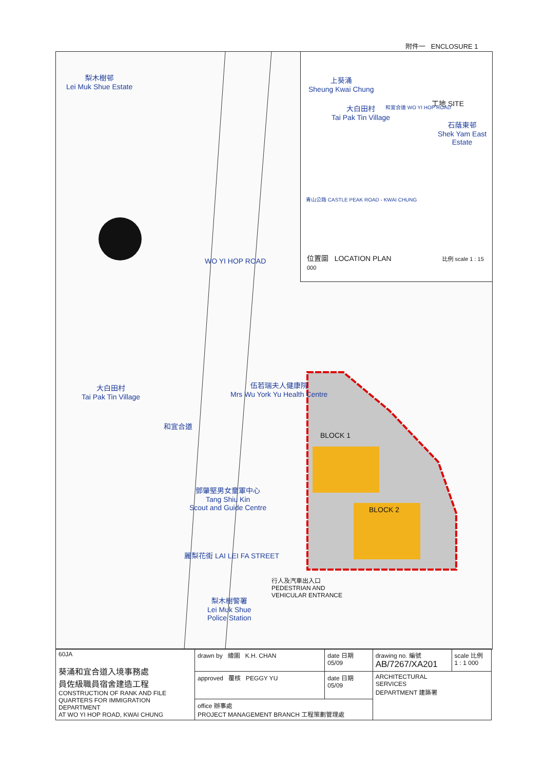附件一 ENCLOSURE 1
梨木樹邨
Lei Muk Shue Estate
WO YI HOP ROAD
大白田村
Tai Pak Tin Village
和宜合道
伍若瑞夫人健康院
Mrs Wu York Yu Health Centre
BLOCK 1
BLOCK 2
鄧肇堅男女童軍中心
Tang Shiu Kin
Scout and Guide Centre
麗梨花街 LAI LEI FA STREET
行人及汽車出入口
PEDESTRIAN AND
VEHICULAR ENTRANCE
梨木樹警署
Lei Muk Shue
Police Station
上葵涌
Sheung Kwai Chung
工地 SITE
大白田村
Tai Pak Tin Village
石蔭東邨
Shek Yam East Estate
和宜合道 WO YI HOP ROAD
青山公路 CASTLE PEAK ROAD - KWAI CHUNG
位置圖 LOCATION PLAN 比例 scale 1 : 15 000
| 60JA 葵涌和宜合道入境事務處 員佐級職員宿舍建造工程 CONSTRUCTION OF RANK AND FILE QUARTERS FOR IMMIGRATION DEPARTMENT AT WO YI HOP ROAD, KWAI CHUNG | drawn by 繪圖 K.H. CHAN | date 日期 05/09 | drawing no. 編號 AB/7267/XA201 | scale 比例 1 : 1 000 |
| | approved 覆核 PEGGY YU | date 日期 05/09 | ARCHITECTURAL SERVICES DEPARTMENT 建築署 | |
| | office 辦事處 PROJECT MANAGEMENT BRANCH 工程策劃管理處 | | | |